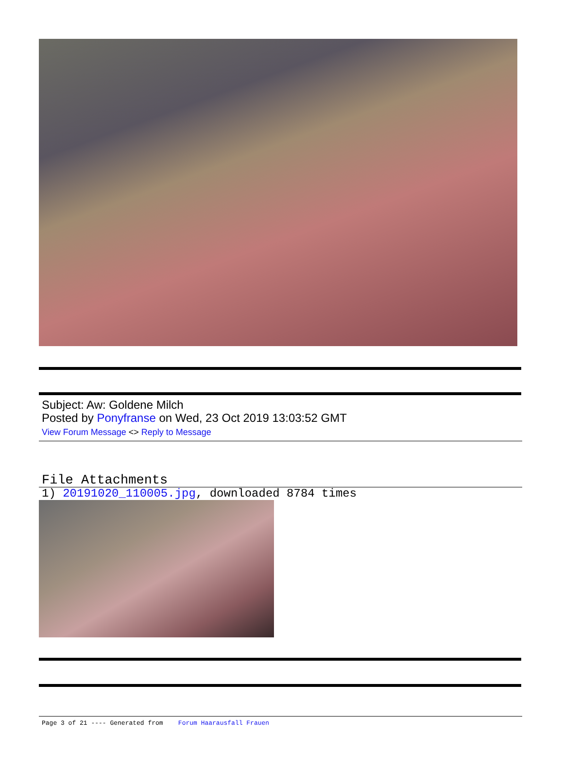Subject: Aw: Goldene Milch
Posted by Ponyfranse on Wed, 23 Oct 2019 13:03:52 GMT
View Forum Message <> Reply to Message
File Attachments
1) 20191020_110005.jpg, downloaded 8784 times
Page 3 of 21 ---- Generated from Forum Haarausfall Frauen